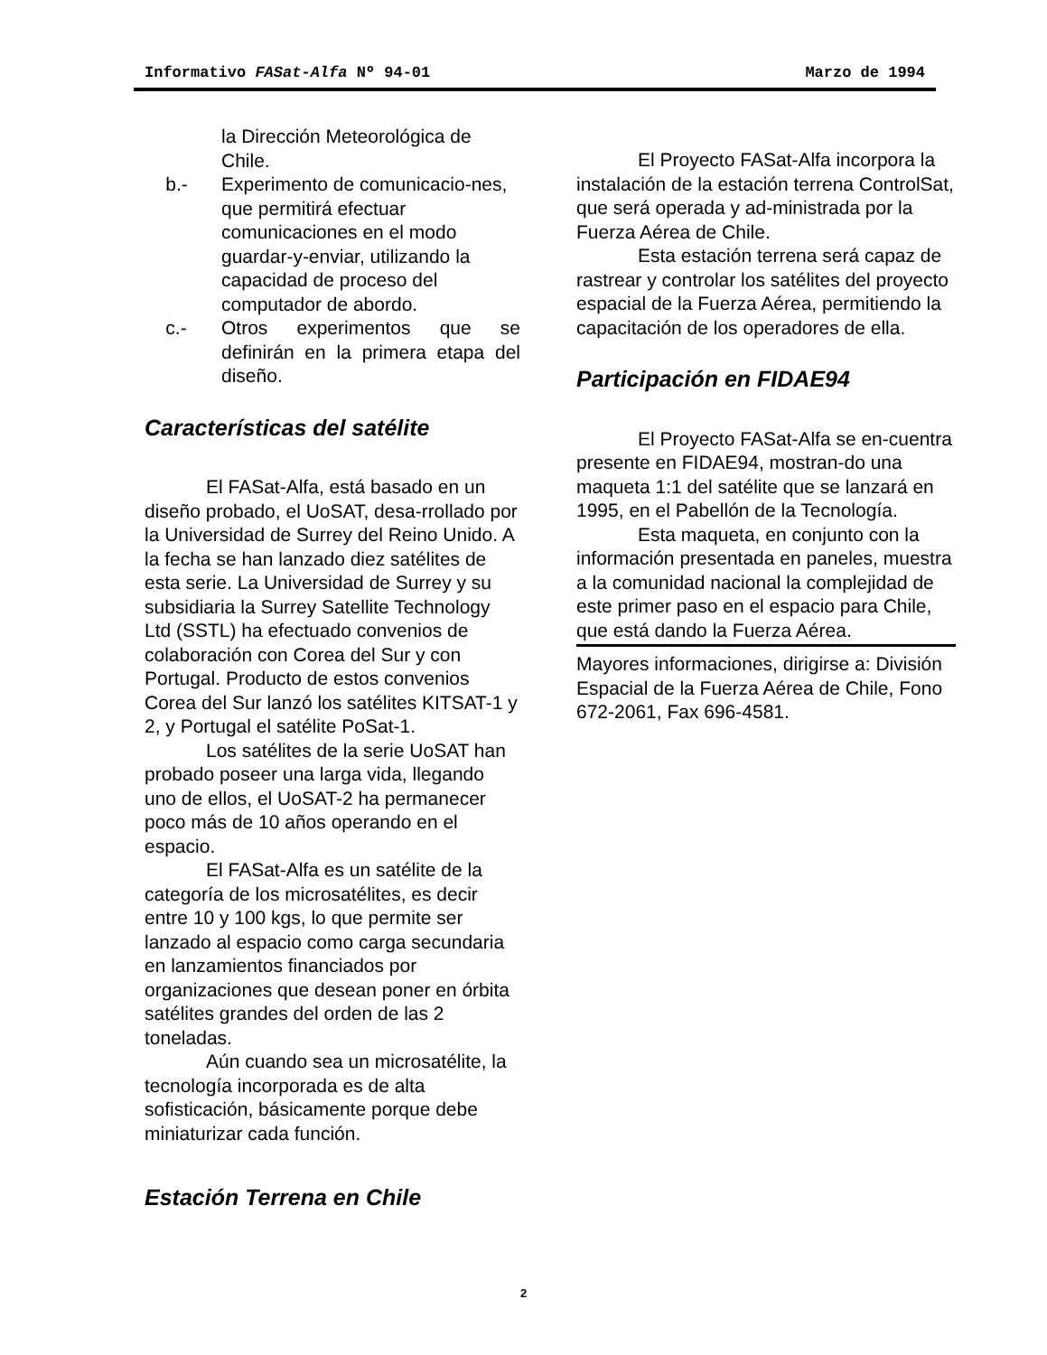Informativo FASat-Alfa Nº 94-01 Marzo de 1994
la Dirección Meteorológica de Chile.
b.- Experimento de comunicacio-nes, que permitirá efectuar comunicaciones en el modo guardar-y-enviar, utilizando la capacidad de proceso del computador de abordo.
c.- Otros experimentos que se definirán en la primera etapa del diseño.
Características del satélite
El FASat-Alfa, está basado en un diseño probado, el UoSAT, desa-rrollado por la Universidad de Surrey del Reino Unido. A la fecha se han lanzado diez satélites de esta serie. La Universidad de Surrey y su subsidiaria la Surrey Satellite Technology Ltd (SSTL) ha efectuado convenios de colaboración con Corea del Sur y con Portugal. Producto de estos convenios Corea del Sur lanzó los satélites KITSAT-1 y 2, y Portugal el satélite PoSat-1.
Los satélites de la serie UoSAT han probado poseer una larga vida, llegando uno de ellos, el UoSAT-2 ha permanecer poco más de 10 años operando en el espacio.
El FASat-Alfa es un satélite de la categoría de los microsatélites, es decir entre 10 y 100 kgs, lo que permite ser lanzado al espacio como carga secundaria en lanzamientos financiados por organizaciones que desean poner en órbita satélites grandes del orden de las 2 toneladas.
Aún cuando sea un microsatélite, la tecnología incorporada es de alta sofisticación, básicamente porque debe miniaturizar cada función.
Estación Terrena en Chile
El Proyecto FASat-Alfa incorpora la instalación de la estación terrena ControlSat, que será operada y ad-ministrada por la Fuerza Aérea de Chile.
Esta estación terrena será capaz de rastrear y controlar los satélites del proyecto espacial de la Fuerza Aérea, permitiendo la capacitación de los operadores de ella.
Participación en FIDAE94
El Proyecto FASat-Alfa se en-cuentra presente en FIDAE94, mostran-do una maqueta 1:1 del satélite que se lanzará en 1995, en el Pabellón de la Tecnología.
Esta maqueta, en conjunto con la información presentada en paneles, muestra a la comunidad nacional la complejidad de este primer paso en el espacio para Chile, que está dando la Fuerza Aérea.
Mayores informaciones, dirigirse a: División Espacial de la Fuerza Aérea de Chile, Fono 672-2061, Fax 696-4581.
2